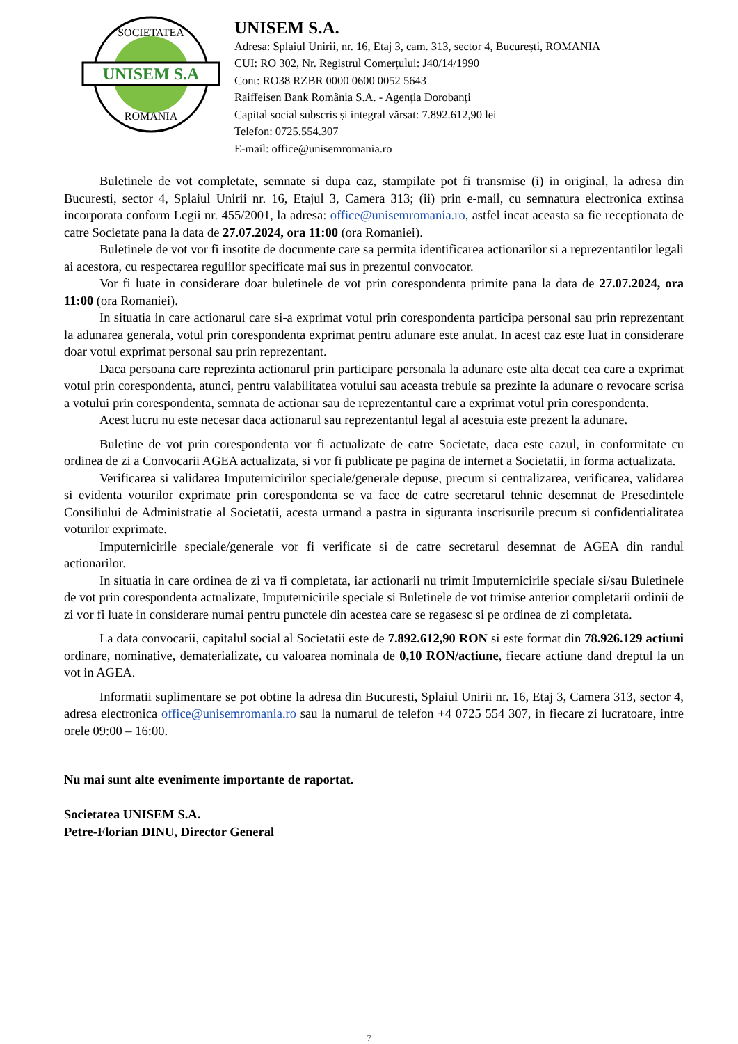UNISEM S.A
SOCIETATEA
ROMANIA
UNISEM S.A.
Adresa: Splaiul Unirii, nr. 16, Etaj 3, cam. 313, sector 4, București, ROMANIA
CUI: RO 302, Nr. Registrul Comerțului: J40/14/1990
Cont: RO38 RZBR 0000 0600 0052 5643
Raiffeisen Bank România S.A. - Agenția Dorobanți
Capital social subscris și integral vărsat: 7.892.612,90 lei
Telefon: 0725.554.307
E-mail: office@unisemromania.ro
Buletinele de vot completate, semnate si dupa caz, stampilate pot fi transmise (i) in original, la adresa din Bucuresti, sector 4, Splaiul Unirii nr. 16, Etajul 3, Camera 313; (ii) prin e-mail, cu semnatura electronica extinsa incorporata conform Legii nr. 455/2001, la adresa: office@unisemromania.ro, astfel incat aceasta sa fie receptionata de catre Societate pana la data de 27.07.2024, ora 11:00 (ora Romaniei).
Buletinele de vot vor fi insotite de documente care sa permita identificarea actionarilor si a reprezentantilor legali ai acestora, cu respectarea regulilor specificate mai sus in prezentul convocator.
Vor fi luate in considerare doar buletinele de vot prin corespondenta primite pana la data de 27.07.2024, ora 11:00 (ora Romaniei).
In situatia in care actionarul care si-a exprimat votul prin corespondenta participa personal sau prin reprezentant la adunarea generala, votul prin corespondenta exprimat pentru adunare este anulat. In acest caz este luat in considerare doar votul exprimat personal sau prin reprezentant.
Daca persoana care reprezinta actionarul prin participare personala la adunare este alta decat cea care a exprimat votul prin corespondenta, atunci, pentru valabilitatea votului sau aceasta trebuie sa prezinte la adunare o revocare scrisa a votului prin corespondenta, semnata de actionar sau de reprezentantul care a exprimat votul prin corespondenta.
Acest lucru nu este necesar daca actionarul sau reprezentantul legal al acestuia este prezent la adunare.
Buletine de vot prin corespondenta vor fi actualizate de catre Societate, daca este cazul, in conformitate cu ordinea de zi a Convocarii AGEA actualizata, si vor fi publicate pe pagina de internet a Societatii, in forma actualizata.
Verificarea si validarea Imputernicirilor speciale/generale depuse, precum si centralizarea, verificarea, validarea si evidenta voturilor exprimate prin corespondenta se va face de catre secretarul tehnic desemnat de Presedintele Consiliului de Administratie al Societatii, acesta urmand a pastra in siguranta inscrisurile precum si confidentialitatea voturilor exprimate.
Imputernicirile speciale/generale vor fi verificate si de catre secretarul desemnat de AGEA din randul actionarilor.
In situatia in care ordinea de zi va fi completata, iar actionarii nu trimit Imputernicirile speciale si/sau Buletinele de vot prin corespondenta actualizate, Imputernicirile speciale si Buletinele de vot trimise anterior completarii ordinii de zi vor fi luate in considerare numai pentru punctele din acestea care se regasesc si pe ordinea de zi completata.
La data convocarii, capitalul social al Societatii este de 7.892.612,90 RON si este format din 78.926.129 actiuni ordinare, nominative, dematerializate, cu valoarea nominala de 0,10 RON/actiune, fiecare actiune dand dreptul la un vot in AGEA.
Informatii suplimentare se pot obtine la adresa din Bucuresti, Splaiul Unirii nr. 16, Etaj 3, Camera 313, sector 4, adresa electronica office@unisemromania.ro sau la numarul de telefon +4 0725 554 307, in fiecare zi lucratoare, intre orele 09:00 – 16:00.
Nu mai sunt alte evenimente importante de raportat.
Societatea UNISEM S.A.
Petre-Florian DINU, Director General
7